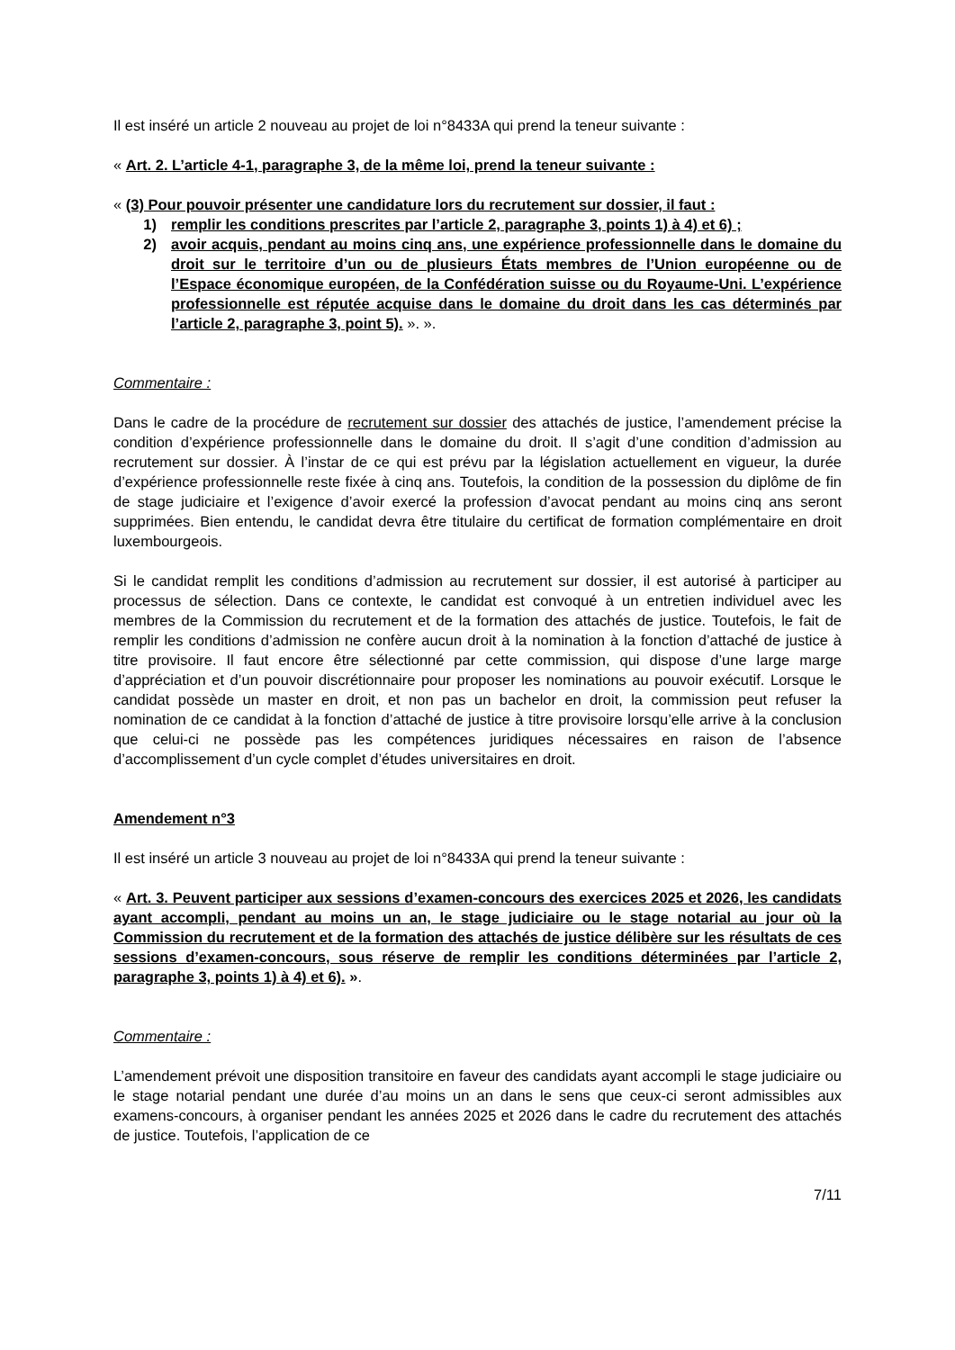Il est inséré un article 2 nouveau au projet de loi n°8433A qui prend la teneur suivante :
« Art. 2. L’article 4-1, paragraphe 3, de la même loi, prend la teneur suivante :
« (3) Pour pouvoir présenter une candidature lors du recrutement sur dossier, il faut :
1) remplir les conditions prescrites par l’article 2, paragraphe 3, points 1) à 4) et 6) ;
2) avoir acquis, pendant au moins cinq ans, une expérience professionnelle dans le domaine du droit sur le territoire d’un ou de plusieurs États membres de l’Union européenne ou de l’Espace économique européen, de la Confédération suisse ou du Royaume-Uni. L’expérience professionnelle est réputée acquise dans le domaine du droit dans les cas déterminés par l’article 2, paragraphe 3, point 5). ». ».
Commentaire :
Dans le cadre de la procédure de recrutement sur dossier des attachés de justice, l’amendement précise la condition d’expérience professionnelle dans le domaine du droit. Il s’agit d’une condition d’admission au recrutement sur dossier. À l’instar de ce qui est prévu par la législation actuellement en vigueur, la durée d’expérience professionnelle reste fixée à cinq ans. Toutefois, la condition de la possession du diplôme de fin de stage judiciaire et l’exigence d’avoir exercé la profession d’avocat pendant au moins cinq ans seront supprimées. Bien entendu, le candidat devra être titulaire du certificat de formation complémentaire en droit luxembourgeois.
Si le candidat remplit les conditions d’admission au recrutement sur dossier, il est autorisé à participer au processus de sélection. Dans ce contexte, le candidat est convoqué à un entretien individuel avec les membres de la Commission du recrutement et de la formation des attachés de justice. Toutefois, le fait de remplir les conditions d’admission ne confère aucun droit à la nomination à la fonction d’attaché de justice à titre provisoire. Il faut encore être sélectionné par cette commission, qui dispose d’une large marge d’appréciation et d’un pouvoir discrétionnaire pour proposer les nominations au pouvoir exécutif. Lorsque le candidat possède un master en droit, et non pas un bachelor en droit, la commission peut refuser la nomination de ce candidat à la fonction d’attaché de justice à titre provisoire lorsqu’elle arrive à la conclusion que celui-ci ne possède pas les compétences juridiques nécessaires en raison de l’absence d’accomplissement d’un cycle complet d’études universitaires en droit.
Amendement n°3
Il est inséré un article 3 nouveau au projet de loi n°8433A qui prend la teneur suivante :
« Art. 3. Peuvent participer aux sessions d’examen-concours des exercices 2025 et 2026, les candidats ayant accompli, pendant au moins un an, le stage judiciaire ou le stage notarial au jour où la Commission du recrutement et de la formation des attachés de justice délibère sur les résultats de ces sessions d’examen-concours, sous réserve de remplir les conditions déterminées par l’article 2, paragraphe 3, points 1) à 4) et 6). ».
Commentaire :
L’amendement prévoit une disposition transitoire en faveur des candidats ayant accompli le stage judiciaire ou le stage notarial pendant une durée d’au moins un an dans le sens que ceux-ci seront admissibles aux examens-concours, à organiser pendant les années 2025 et 2026 dans le cadre du recrutement des attachés de justice. Toutefois, l’application de ce
7/11